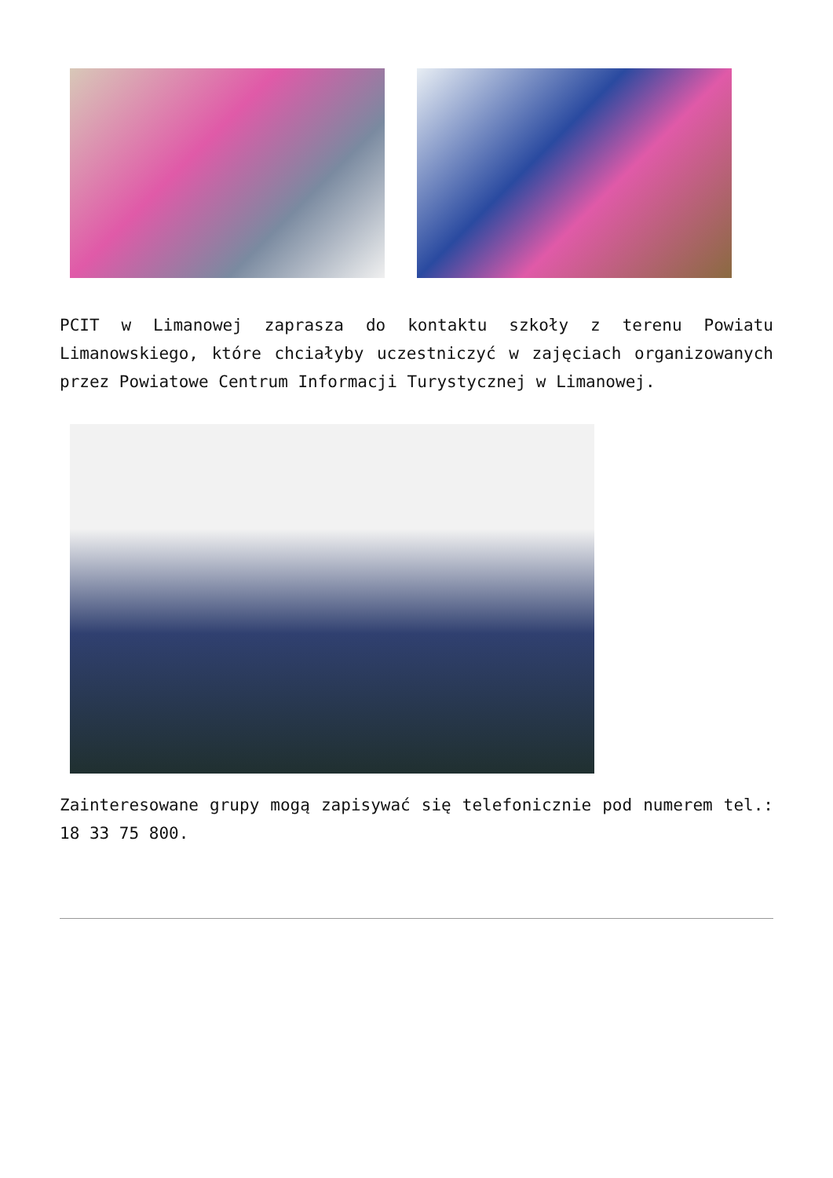PCIT w Limanowej zaprasza do kontaktu szkoły z terenu Powiatu Limanowskiego, które chciałyby uczestniczyć w zajęciach organizowanych przez Powiatowe Centrum Informacji Turystycznej w Limanowej.
Zainteresowane grupy mogą zapisywać się telefonicznie pod numerem tel.: 18 33 75 800.